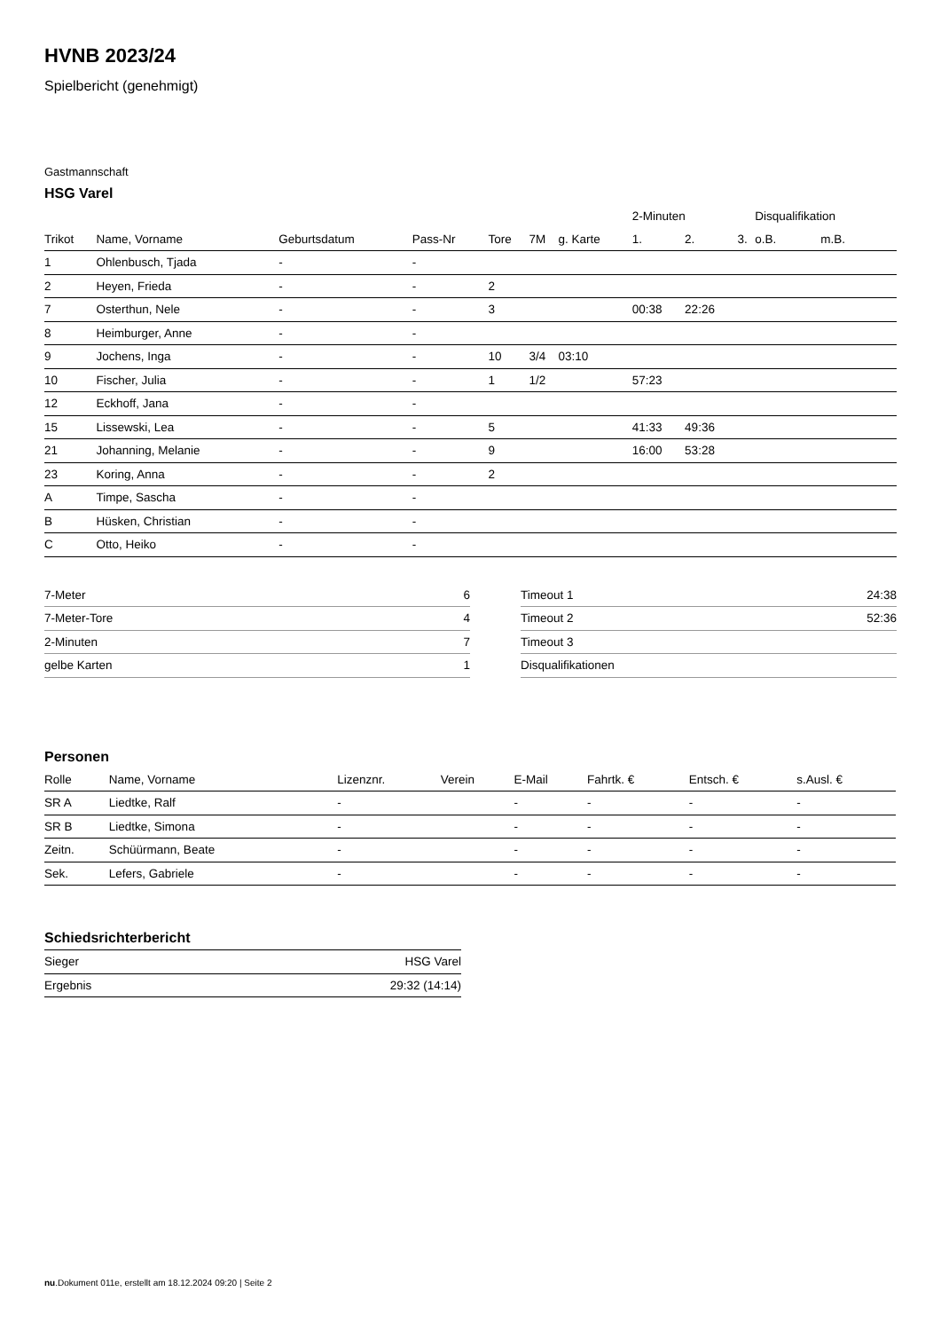HVNB 2023/24
Spielbericht (genehmigt)
Gastmannschaft
HSG Varel
| | | | | | | | 2-Minuten | | | Disqualifikation | |
| --- | --- | --- | --- | --- | --- | --- | --- | --- | --- | --- | --- |
| Trikot | Name, Vorname | Geburtsdatum | Pass-Nr | Tore | 7M | g. Karte | 1. | 2. | 3. | o.B. | m.B. |
| 1 | Ohlenbusch, Tjada | - | - | | | | | | | | |
| 2 | Heyen, Frieda | - | - | 2 | | | | | | | |
| 7 | Osterthun, Nele | - | - | 3 | | | 00:38 | 22:26 | | | |
| 8 | Heimburger, Anne | - | - | | | | | | | | |
| 9 | Jochens, Inga | - | - | 10 | 3/4 | 03:10 | | | | | |
| 10 | Fischer, Julia | - | - | 1 | 1/2 | | 57:23 | | | | |
| 12 | Eckhoff, Jana | - | - | | | | | | | | |
| 15 | Lissewski, Lea | - | - | 5 | | | 41:33 | 49:36 | | | |
| 21 | Johanning, Melanie | - | - | 9 | | | 16:00 | 53:28 | | | |
| 23 | Koring, Anna | - | - | 2 | | | | | | | |
| A | Timpe, Sascha | - | - | | | | | | | | |
| B | Hüsken, Christian | - | - | | | | | | | | |
| C | Otto, Heiko | - | - | | | | | | | | |
| 7-Meter | 6 |
| 7-Meter-Tore | 4 |
| 2-Minuten | 7 |
| gelbe Karten | 1 |
| Timeout 1 | 24:38 |
| Timeout 2 | 52:36 |
| Timeout 3 | |
| Disqualifikationen | |
Personen
| Rolle | Name, Vorname | Lizenznr. | Verein | E-Mail | Fahrtk. € | Entsch. € | s.Ausl. € |
| --- | --- | --- | --- | --- | --- | --- | --- |
| SR A | Liedtke, Ralf | - | | - | - | - | - |
| SR B | Liedtke, Simona | - | | - | - | - | - |
| Zeitn. | Schüürmann, Beate | - | | - | - | - | - |
| Sek. | Lefers, Gabriele | - | | - | - | - | - |
Schiedsrichterbericht
| Sieger | HSG Varel |
| Ergebnis | 29:32 (14:14) |
nu.Dokument 011e, erstellt am 18.12.2024 09:20 | Seite 2